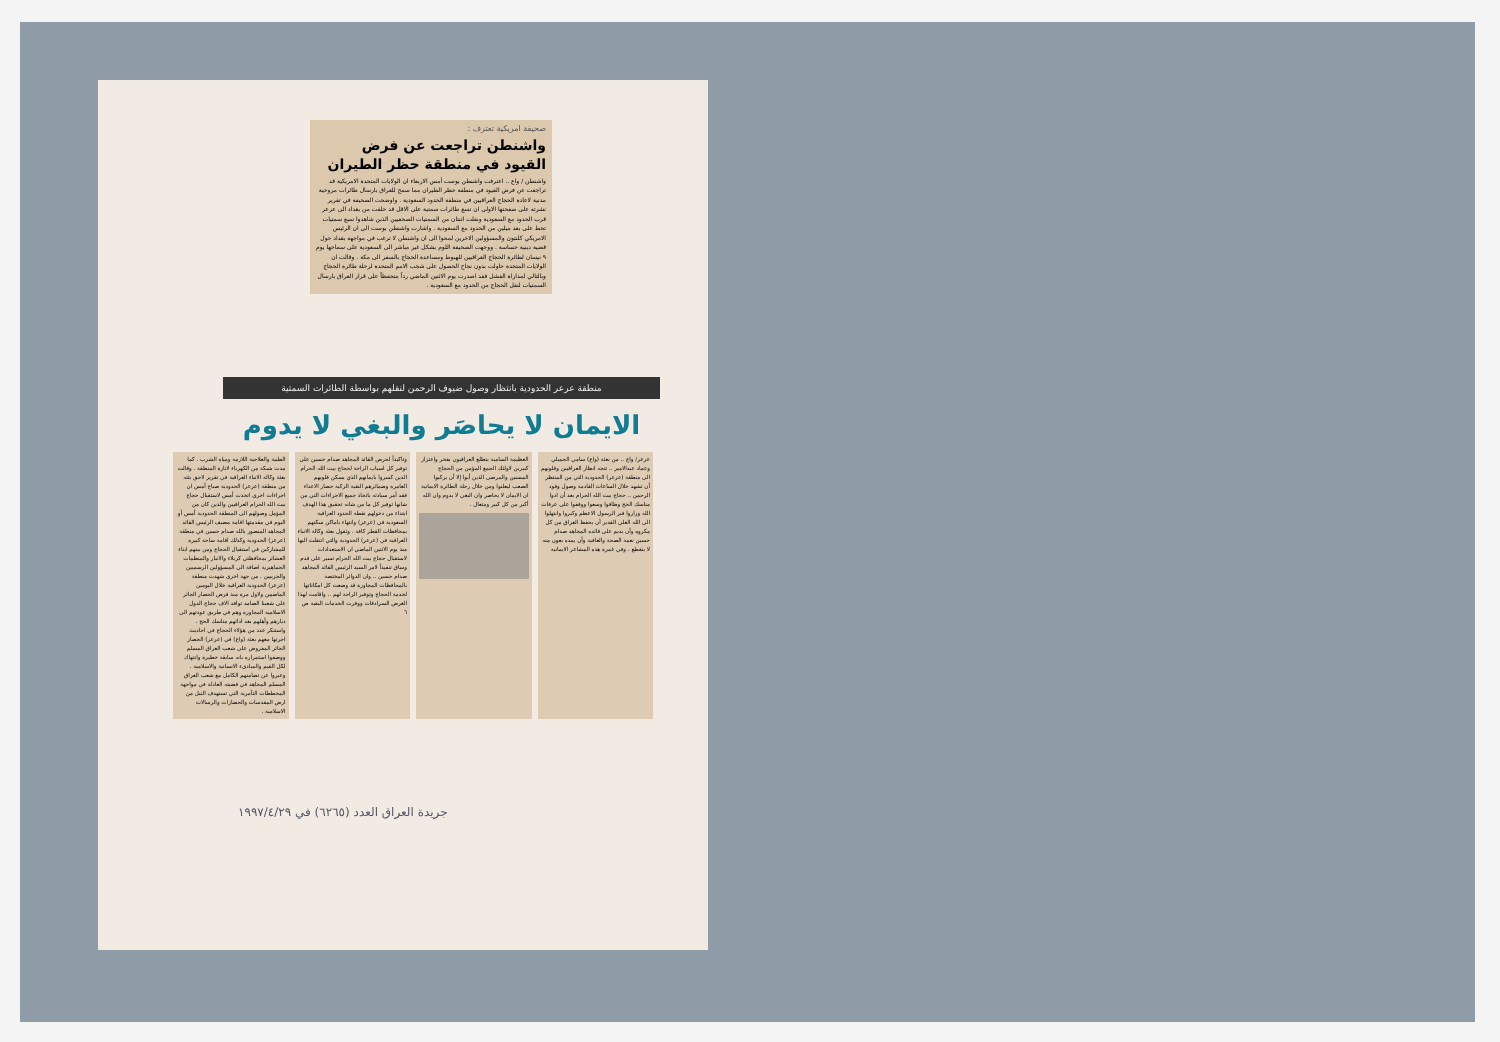صحيفة امريكية تعترف :
واشنطن تراجعت عن فرض القيود في منطقة حظر الطيران
واشنطن / واع .. اعترفت واشنطن بوست أمس الاربعاء ان الولايات المتحدة الامريكية قد تراجعت عن فرض القيود في منطقة حظر الطيران مما سمح للعراق بارسال طائرات مروحية مدنية لاعادة الحجاج العراقيين في منطقة الحدود السعودية . واوضحت الصحيفة في تقرير نشرته على صفحتها الاولى ان تسع طائرات سمتية على الاقل قد حلقت من بغداد الى عرعر قرب الحدود مع السعودية ونقلت اثنتان من السمتيات الصحفيين الذين شاهدوا سبع سمتيات تحط على بعد ميلين من الحدود مع السعودية . واشارت واشنطن بوست الى ان الرئيس الامريكي كلنتون والمسؤولين الاخرين لمحوا الى ان واشنطن لا ترغب في مواجهة بغداد حول قضية دينية حساسة . ووجهت الصحيفة اللوم بشكل غير مباشر الى السعودية على سماحها يوم ٩ نيسان لطائرة الحجاج العراقيين للهبوط ومساعدة الحجاج بالسفر الى مكة . وقالت ان الولايات المتحدة حاولت بدون نجاح الحصول على شجب الامم المتحدة لرحلة طائرة الحجاج وبالتالي لمداراة الفشل فقد اصدرت يوم الاثنين الماضي رداً متحفظاً على قرار العراق بارسال السمتيات لنقل الحجاج من الحدود مع السعودية .
منطقة عرعر الحدودية بانتظار وصول ضيوف الرحمن لنقلهم بواسطة الطائرات السمتية
الايمان لا يحاصَر والبغي لا يدوم
عرعر/ واع .. من بعثة (واع) سامي الجميلي وعماد عبدالامير .. تتجه انظار العراقيين وقلوبهم الى منطقة (عرعر) الحدودية التي من المنتظر أن تشهد خلال الساعات القادمة وصول وفود الرحمن .. حجاج بيت الله الحرام بعد أن ادوا مناسك الحج وطافوا وسعوا ووقفوا على عرفات الله وزاروا قبر الرسول الاعظم وكبروا وابتهلوا الى الله العلي القدير أن يحفظ العراق من كل مكروه وأن يديم على قائده المجاهد صدام حسين نعمة الصحة والعافية وأن يمده بعون منه لا ينقطع . وفي غمرة هذه المشاعر الايمانية
العظيمة السامية يتطلع العراقيون بفخر واعتزاز كبيرين لاولئك الجمع المؤمن من الحجاج المسنين والمرضى الذين أبوا إلا أن يركبوا الصعب ليعلنوا ومن خلال رحلة الطائرة الايمانية ان الايمان لا يحاصر وان البغي لا يدوم وان الله أكبر من كل كبير ومتعال .
وتاكيداً لحرص القائد المجاهد صدام حسين على توفير كل اسباب الراحة لحجاج بيت الله الحرام الذين كسروا بايمانهم الذي يسكن قلوبهم العامرة وضمائرهم النقية الزكية حصار الاعداء فقد أمر سيادته باتخاذ جميع الاجراءات التي من شانها توفير كل ما من شانه تحقيق هذا الهدف ابتداء من دخولهم نقطة الحدود العراقية السعودية في (عرعر) وانتهاء باماكن سكنهم بمحافظات القطر كافة . وتقول بعثة وكالة الانباء العراقية في (عرعر) الحدودية والتي انتقلت اليها منذ يوم الاثنين الماضي ان الاستعدادات لاستقبال حجاج بيت الله الحرام تسير على قدم وساق تنفيذاً لامر السيد الرئيس القائد المجاهد صدام حسين .. وان الدوائر المختصة بالمحافظات المجاورة قد وضعت كل امكاناتها لخدمة الحجاج وتوفير الراحة لهم .. واقامت لهذا الغرض السرادقات ووفرت الخدمات البقية ص ٦
الطبية والعلاجية اللازمة ومياه الشرب . كما مدت شبكة من الكهرباء لانارة المنطقة . وقالت بعثة وكالة الانباء العراقية في تقرير لاحق بثته من منطقة (عرعر) الحدودية صباح أمس ان اجراءات اخرى اتخذت أمس لاستقبال حجاج بيت الله الحرام العراقيين والذين كان من المؤمل وصولهم الى المنطقة الحدودية أمس أو اليوم في مقدمتها اقامة مضيف الرئيس القائد المجاهد المنصور بالله صدام حسين في منطقة (عرعر) الحدودية وكذلك اقامة ساحة كبيرة للمشاركين في استقبال الحجاج ومن بينهم ابناء العشائر بمحافظتي كربلاء والانبار والمنظمات الجماهيرية اضافة الى المسؤولين الرسميين والحزبيين . من جهة اخرى شهدت منطقة (عرعر) الحدودية العراقية خلال اليومين الماضيين ولاول مرة منذ فرض الحصار الجائر على شعبنا الصامد توافد الاف حجاج الدول الاسلامية المجاورة وهم في طريق عودتهم الى ديارهم وأهلهم بعد ادائهم مناسك الحج . واستنكر عدد من هؤلاء الحجاج في احاديث اجرتها معهم بعثة (واع) في (عرعر) الحصار الجائر المفروض على شعب العراق المسلم ووصفوا استمراره بانه سابقة خطيرة وانتهاك لكل القيم والمبادىء الانسانية والاسلامية . وعبروا عن تضامنهم الكامل مع شعب العراق المسلم المجاهد في قضيته العادلة في مواجهة المخططات التآمرية التي تستهدف النيل من ارض المقدسات والحضارات والرسالات الاسلامية .
جريدة العراق العدد (٦٢٦٥) في ١٩٩٧/٤/٢٩